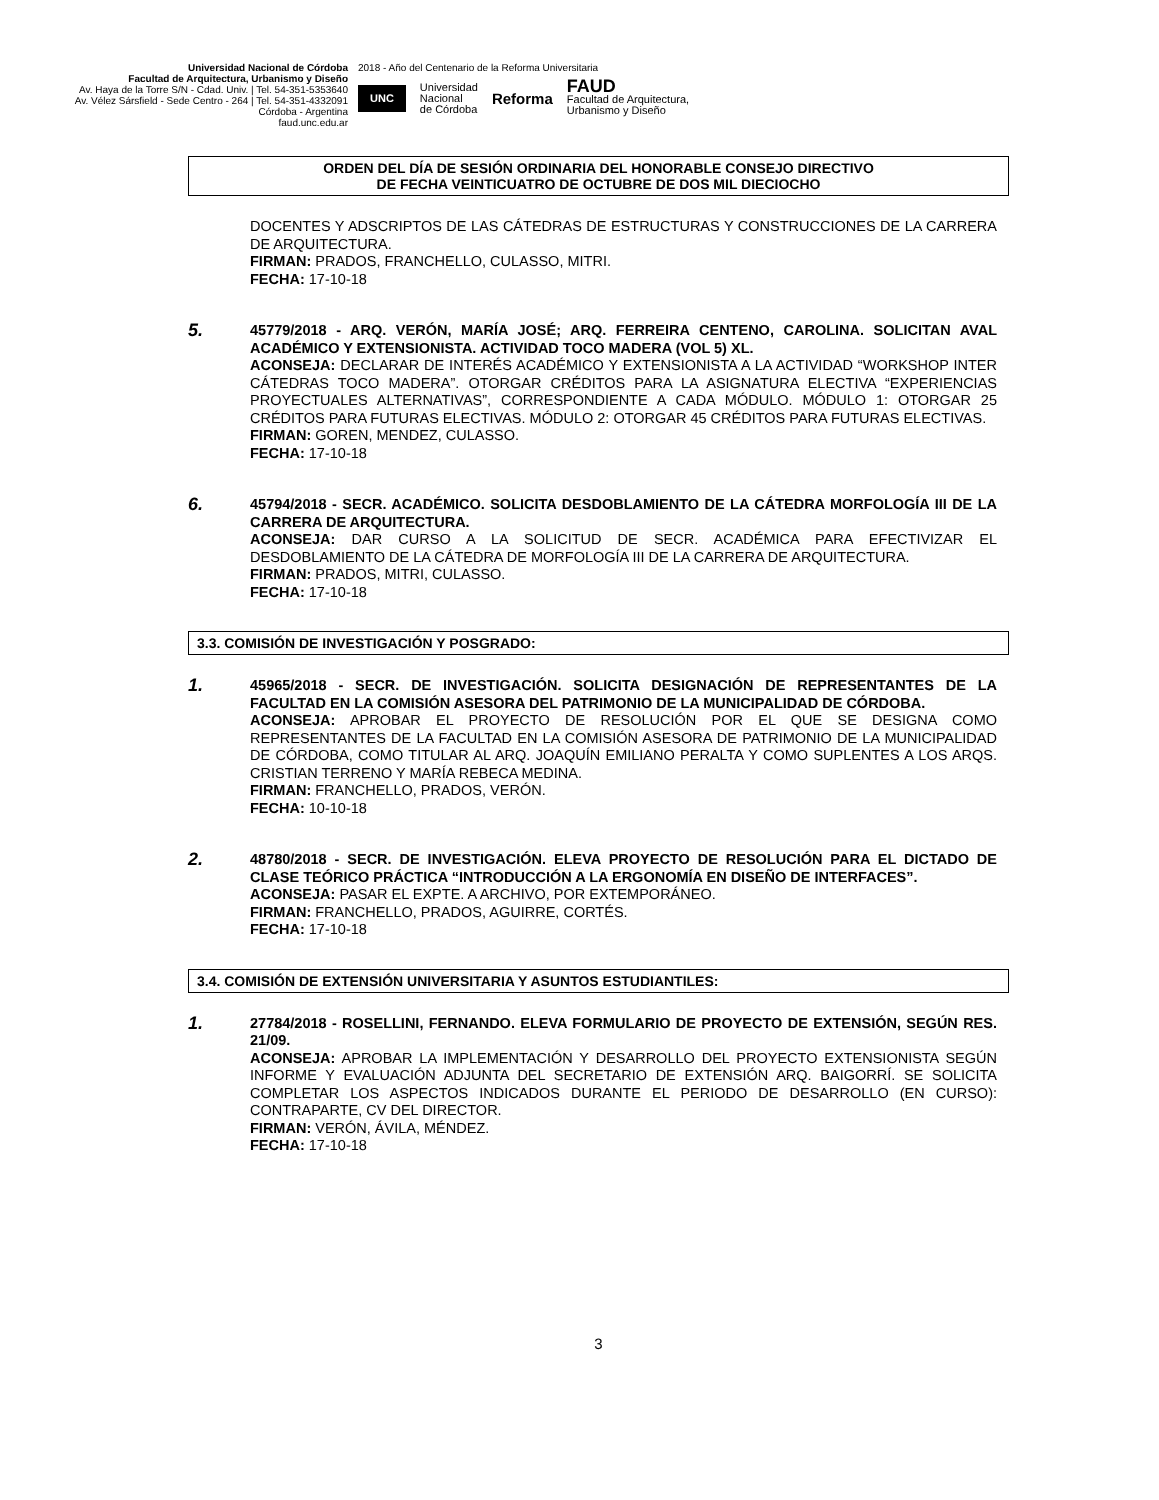Universidad Nacional de Córdoba
Facultad de Arquitectura, Urbanismo y Diseño
Av. Haya de la Torre S/N - Cdad. Univ. | Tel. 54-351-5353640
Av. Vélez Sársfield - Sede Centro - 264 | Tel. 54-351-4332091
Córdoba - Argentina
faud.unc.edu.ar
2018 - Año del Centenario de la Reforma Universitaria
UNC Universidad
Nacional
de Córdoba Reforma FAUD
Facultad de Arquitectura,
Urbanismo y Diseño
ORDEN DEL DÍA DE SESIÓN ORDINARIA DEL HONORABLE CONSEJO DIRECTIVO
DE FECHA VEINTICUATRO DE OCTUBRE DE DOS MIL DIECIOCHO
DOCENTES Y ADSCRIPTOS DE LAS CÁTEDRAS DE ESTRUCTURAS Y CONSTRUCCIONES DE LA CARRERA DE ARQUITECTURA.
FIRMAN: PRADOS, FRANCHELLO, CULASSO, MITRI.
FECHA: 17-10-18
5.
45779/2018 - ARQ. VERÓN, MARÍA JOSÉ; ARQ. FERREIRA CENTENO, CAROLINA. SOLICITAN AVAL ACADÉMICO Y EXTENSIONISTA. ACTIVIDAD TOCO MADERA (VOL 5) XL.
ACONSEJA: DECLARAR DE INTERÉS ACADÉMICO Y EXTENSIONISTA A LA ACTIVIDAD “WORKSHOP INTER CÁTEDRAS TOCO MADERA”. OTORGAR CRÉDITOS PARA LA ASIGNATURA ELECTIVA “EXPERIENCIAS PROYECTUALES ALTERNATIVAS”, CORRESPONDIENTE A CADA MÓDULO. MÓDULO 1: OTORGAR 25 CRÉDITOS PARA FUTURAS ELECTIVAS. MÓDULO 2: OTORGAR 45 CRÉDITOS PARA FUTURAS ELECTIVAS.
FIRMAN: GOREN, MENDEZ, CULASSO.
FECHA: 17-10-18
6.
45794/2018 - SECR. ACADÉMICO. SOLICITA DESDOBLAMIENTO DE LA CÁTEDRA MORFOLOGÍA III DE LA CARRERA DE ARQUITECTURA.
ACONSEJA: DAR CURSO A LA SOLICITUD DE SECR. ACADÉMICA PARA EFECTIVIZAR EL DESDOBLAMIENTO DE LA CÁTEDRA DE MORFOLOGÍA III DE LA CARRERA DE ARQUITECTURA.
FIRMAN: PRADOS, MITRI, CULASSO.
FECHA: 17-10-18
3.3. COMISIÓN DE INVESTIGACIÓN Y POSGRADO:
1.
45965/2018 - SECR. DE INVESTIGACIÓN. SOLICITA DESIGNACIÓN DE REPRESENTANTES DE LA FACULTAD EN LA COMISIÓN ASESORA DEL PATRIMONIO DE LA MUNICIPALIDAD DE CÓRDOBA.
ACONSEJA: APROBAR EL PROYECTO DE RESOLUCIÓN POR EL QUE SE DESIGNA COMO REPRESENTANTES DE LA FACULTAD EN LA COMISIÓN ASESORA DE PATRIMONIO DE LA MUNICIPALIDAD DE CÓRDOBA, COMO TITULAR AL ARQ. JOAQUÍN EMILIANO PERALTA Y COMO SUPLENTES A LOS ARQS. CRISTIAN TERRENO Y MARÍA REBECA MEDINA.
FIRMAN: FRANCHELLO, PRADOS, VERÓN.
FECHA: 10-10-18
2.
48780/2018 - SECR. DE INVESTIGACIÓN. ELEVA PROYECTO DE RESOLUCIÓN PARA EL DICTADO DE CLASE TEÓRICO PRÁCTICA “INTRODUCCIÓN A LA ERGONOMÍA EN DISEÑO DE INTERFACES”.
ACONSEJA: PASAR EL EXPTE. A ARCHIVO, POR EXTEMPORÁNEO.
FIRMAN: FRANCHELLO, PRADOS, AGUIRRE, CORTÉS.
FECHA: 17-10-18
3.4. COMISIÓN DE EXTENSIÓN UNIVERSITARIA Y ASUNTOS ESTUDIANTILES:
1.
27784/2018 - ROSELLINI, FERNANDO. ELEVA FORMULARIO DE PROYECTO DE EXTENSIÓN, SEGÚN RES. 21/09.
ACONSEJA: APROBAR LA IMPLEMENTACIÓN Y DESARROLLO DEL PROYECTO EXTENSIONISTA SEGÚN INFORME Y EVALUACIÓN ADJUNTA DEL SECRETARIO DE EXTENSIÓN ARQ. BAIGORRÍ. SE SOLICITA COMPLETAR LOS ASPECTOS INDICADOS DURANTE EL PERIODO DE DESARROLLO (EN CURSO): CONTRAPARTE, CV DEL DIRECTOR.
FIRMAN: VERÓN, ÁVILA, MÉNDEZ.
FECHA: 17-10-18
3